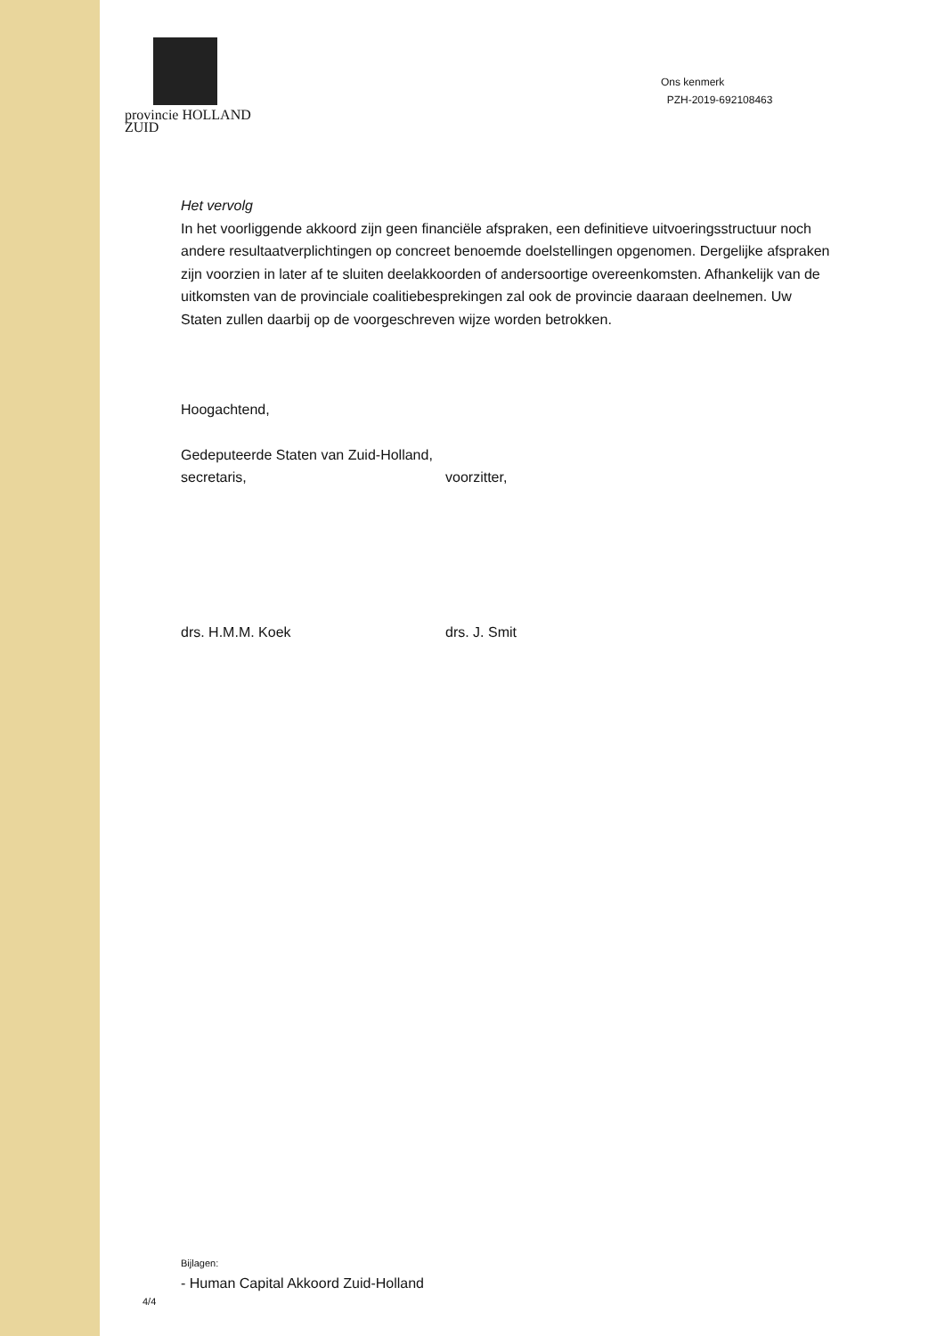provincie HOLLAND
ZUID
Ons kenmerk
PZH-2019-692108463
Het vervolg
In het voorliggende akkoord zijn geen financiële afspraken, een definitieve uitvoeringsstructuur noch andere resultaatverplichtingen op concreet benoemde doelstellingen opgenomen. Dergelijke afspraken zijn voorzien in later af te sluiten deelakkoorden of andersoortige overeenkomsten. Afhankelijk van de uitkomsten van de provinciale coalitiebesprekingen zal ook de provincie daaraan deelnemen. Uw Staten zullen daarbij op de voorgeschreven wijze worden betrokken.
Hoogachtend,
Gedeputeerde Staten van Zuid-Holland,
secretaris, voorzitter,
drs. H.M.M. Koek drs. J. Smit
Bijlagen:
- Human Capital Akkoord Zuid-Holland
4/4